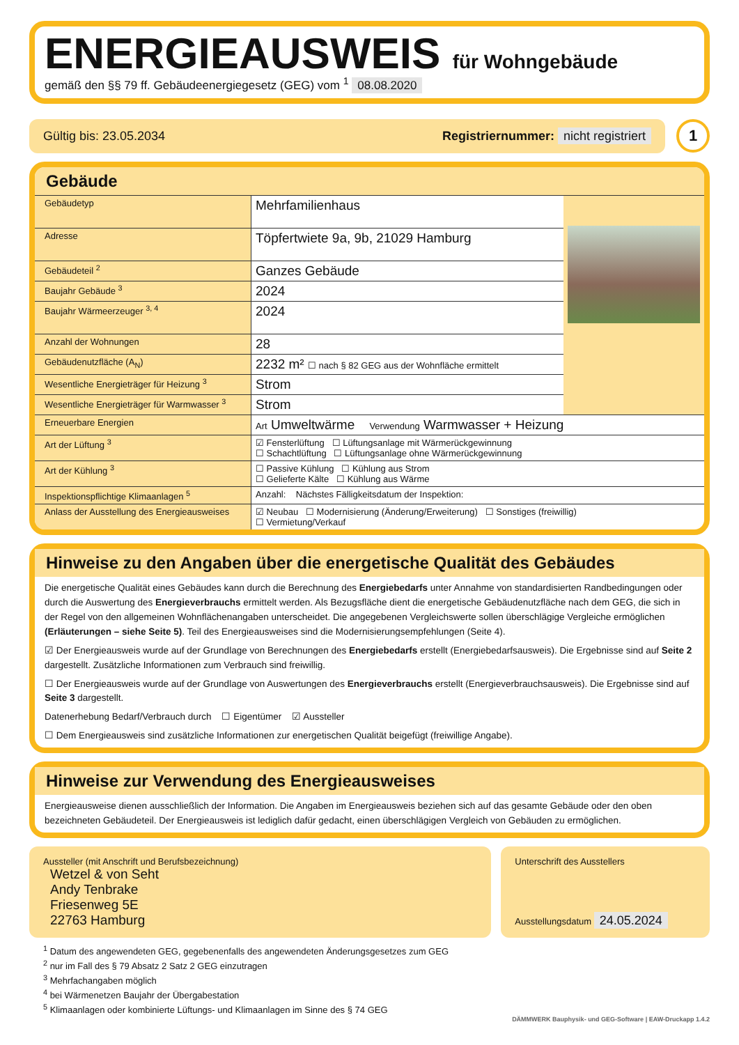ENERGIEAUSWEIS für Wohngebäude
gemäß den §§ 79 ff. Gebäudeenergiegesetz (GEG) vom <sup>1</sup> 08.08.2020
Gültig bis: 23.05.2034 Registriernummer: nicht registriert
1
Gebäude
| Gebäudetyp | Mehrfamilienhaus | |
| Adresse | Töpfertwiete 9a, 9b, 21029 Hamburg | |
| Gebäudeteil <sup>2</sup> | Ganzes Gebäude | |
| Baujahr Gebäude <sup>3</sup> | 2024 | |
| Baujahr Wärmeerzeuger <sup>3, 4</sup> | 2024 | |
| Anzahl der Wohnungen | 28 | |
| Gebäudenutzfläche (A<sub>N</sub>) | 2232 m² ☐ nach § 82 GEG aus der Wohnfläche ermittelt | |
| Wesentliche Energieträger für Heizung <sup>3</sup> | Strom | |
| Wesentliche Energieträger für Warmwasser <sup>3</sup> | Strom | |
| Erneuerbare Energien | Art Umweltwärme Verwendung Warmwasser + Heizung | |
| Art der Lüftung <sup>3</sup> | ☑ Fensterlüftung ☐ Lüftungsanlage mit Wärmerückgewinnung ☐ Schachtlüftung ☐ Lüftungsanlage ohne Wärmerückgewinnung | |
| Art der Kühlung <sup>3</sup> | ☐ Passive Kühlung ☐ Kühlung aus Strom ☐ Gelieferte Kälte ☐ Kühlung aus Wärme | |
| Inspektionspflichtige Klimaanlagen <sup>5</sup> | Anzahl: Nächstes Fälligkeitsdatum der Inspektion: | |
| Anlass der Ausstellung des Energieausweises | ☑ Neubau ☐ Modernisierung (Änderung/Erweiterung) ☐ Sonstiges (freiwillig) ☐ Vermietung/Verkauf | |
Hinweise zu den Angaben über die energetische Qualität des Gebäudes
Die energetische Qualität eines Gebäudes kann durch die Berechnung des Energiebedarfs unter Annahme von standardisierten Randbedingungen oder durch die Auswertung des Energieverbrauchs ermittelt werden. Als Bezugsfläche dient die energetische Gebäudenutzfläche nach dem GEG, die sich in der Regel von den allgemeinen Wohnflächenangaben unterscheidet. Die angegebenen Vergleichswerte sollen überschlägige Vergleiche ermöglichen (Erläuterungen – siehe Seite 5). Teil des Energieausweises sind die Modernisierungsempfehlungen (Seite 4).
☑ Der Energieausweis wurde auf der Grundlage von Berechnungen des Energiebedarfs erstellt (Energiebedarfsausweis). Die Ergebnisse sind auf Seite 2 dargestellt. Zusätzliche Informationen zum Verbrauch sind freiwillig.
☐ Der Energieausweis wurde auf der Grundlage von Auswertungen des Energieverbrauchs erstellt (Energieverbrauchsausweis). Die Ergebnisse sind auf Seite 3 dargestellt.
Datenerhebung Bedarf/Verbrauch durch ☐ Eigentümer ☑ Aussteller
☐ Dem Energieausweis sind zusätzliche Informationen zur energetischen Qualität beigefügt (freiwillige Angabe).
Hinweise zur Verwendung des Energieausweises
Energieausweise dienen ausschließlich der Information. Die Angaben im Energieausweis beziehen sich auf das gesamte Gebäude oder den oben bezeichneten Gebäudeteil. Der Energieausweis ist lediglich dafür gedacht, einen überschlägigen Vergleich von Gebäuden zu ermöglichen.
Aussteller (mit Anschrift und Berufsbezeichnung)
Wetzel & von Seht
Andy Tenbrake
Friesenweg 5E
22763 Hamburg
Unterschrift des Ausstellers
Ausstellungsdatum 24.05.2024
<sup>1</sup> Datum des angewendeten GEG, gegebenenfalls des angewendeten Änderungsgesetzes zum GEG
<sup>2</sup> nur im Fall des § 79 Absatz 2 Satz 2 GEG einzutragen
<sup>3</sup> Mehrfachangaben möglich
<sup>4</sup> bei Wärmenetzen Baujahr der Übergabestation
<sup>5</sup> Klimaanlagen oder kombinierte Lüftungs- und Klimaanlagen im Sinne des § 74 GEG
DÄMMWERK Bauphysik- und GEG-Software | EAW-Druckapp 1.4.2